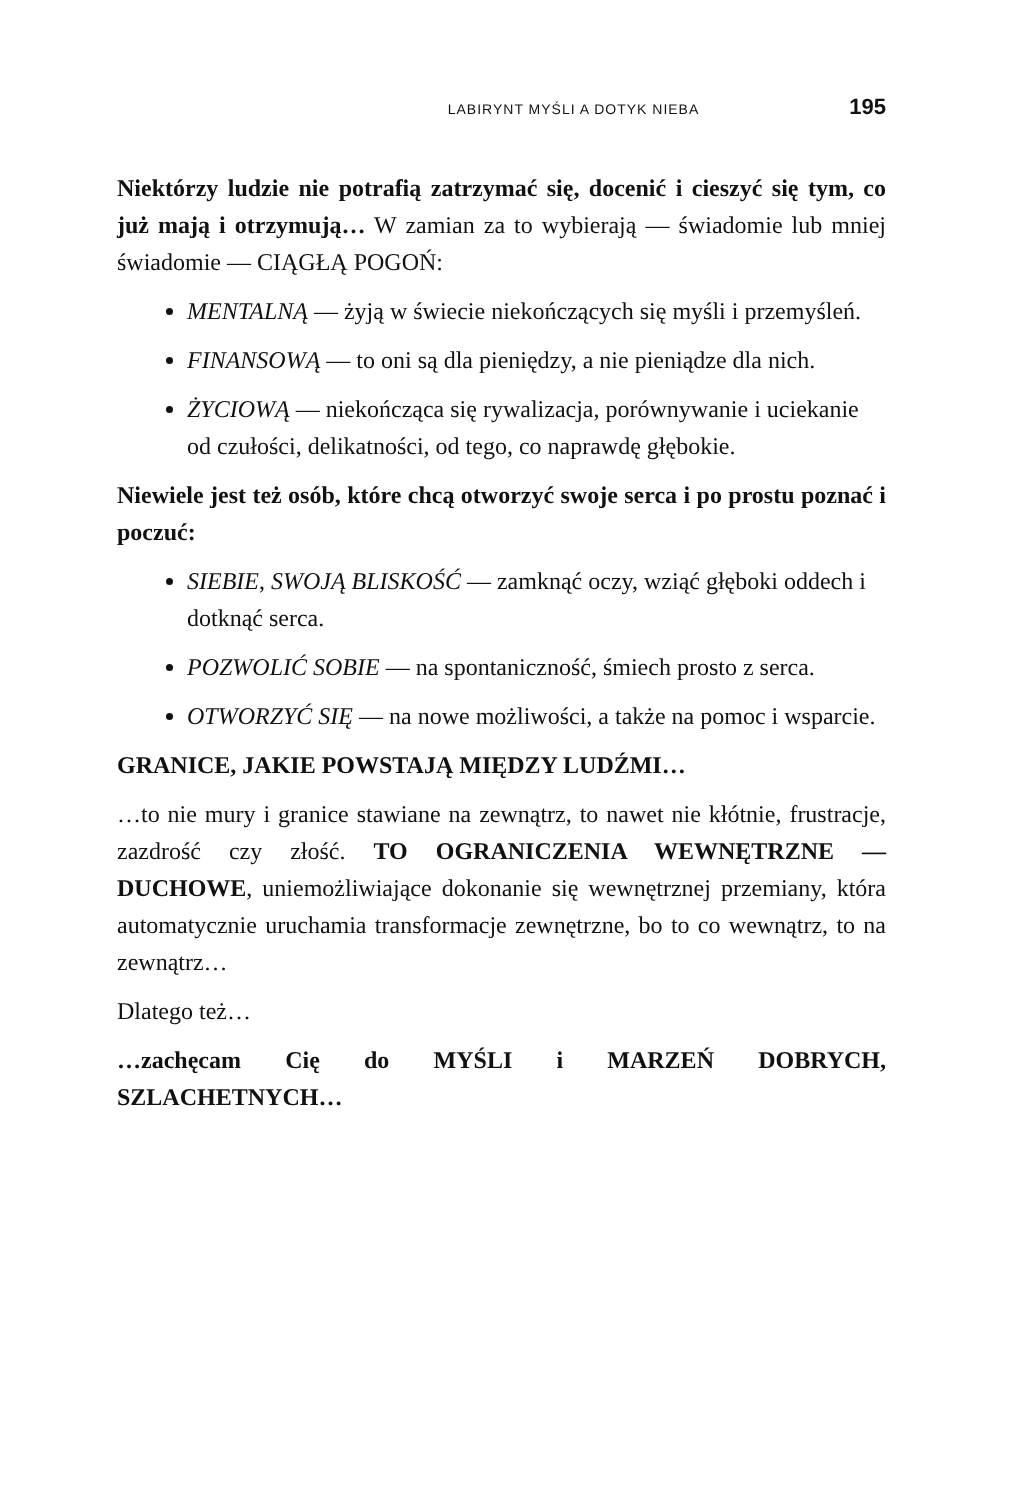LABIRYNT MYŚLI A DOTYK NIEBA 195
Niektórzy ludzie nie potrafią zatrzymać się, docenić i cieszyć się tym, co już mają i otrzymują… W zamian za to wybierają — świadomie lub mniej świadomie — CIĄGŁĄ POGOŃ:
MENTALNĄ — żyją w świecie niekończących się myśli i przemyśleń.
FINANSOWĄ — to oni są dla pieniędzy, a nie pieniądze dla nich.
ŻYCIOWĄ — niekończąca się rywalizacja, porównywanie i uciekanie od czułości, delikatności, od tego, co naprawdę głębokie.
Niewiele jest też osób, które chcą otworzyć swoje serca i po prostu poznać i poczuć:
SIEBIE, SWOJĄ BLISKOŚĆ — zamknąć oczy, wziąć głęboki oddech i dotknąć serca.
POZWOLIĆ SOBIE — na spontaniczność, śmiech prosto z serca.
OTWORZYĆ SIĘ — na nowe możliwości, a także na pomoc i wsparcie.
GRANICE, JAKIE POWSTAJĄ MIĘDZY LUDŹMI…
…to nie mury i granice stawiane na zewnątrz, to nawet nie kłótnie, frustracje, zazdrość czy złość. TO OGRANICZENIA WEWNĘTRZNE — DUCHOWE, uniemożliwiające dokonanie się wewnętrznej przemiany, która automatycznie uruchamia transformacje zewnętrzne, bo to co wewnątrz, to na zewnątrz…
Dlatego też…
…zachęcam Cię do MYŚLI i MARZEŃ DOBRYCH, SZLACHETNYCH…